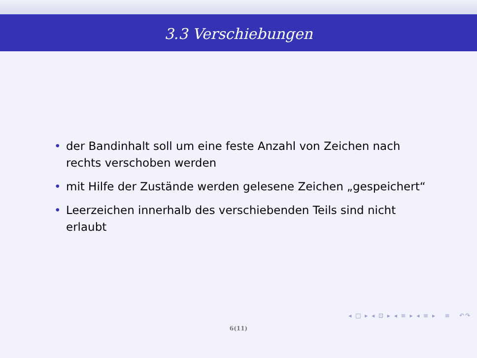3.3 Verschiebungen
• der Bandinhalt soll um eine feste Anzahl von Zeichen nach rechts verschoben werden
• mit Hilfe der Zustände werden gelesene Zeichen „gespeichert“
• Leerzeichen innerhalb des verschiebenden Teils sind nicht erlaubt
◂ □ ▸ ◂ ⊡ ▸ ◂ ≡ ▸ ◂ ≡ ▸ ≡ ↶↷
6(11)